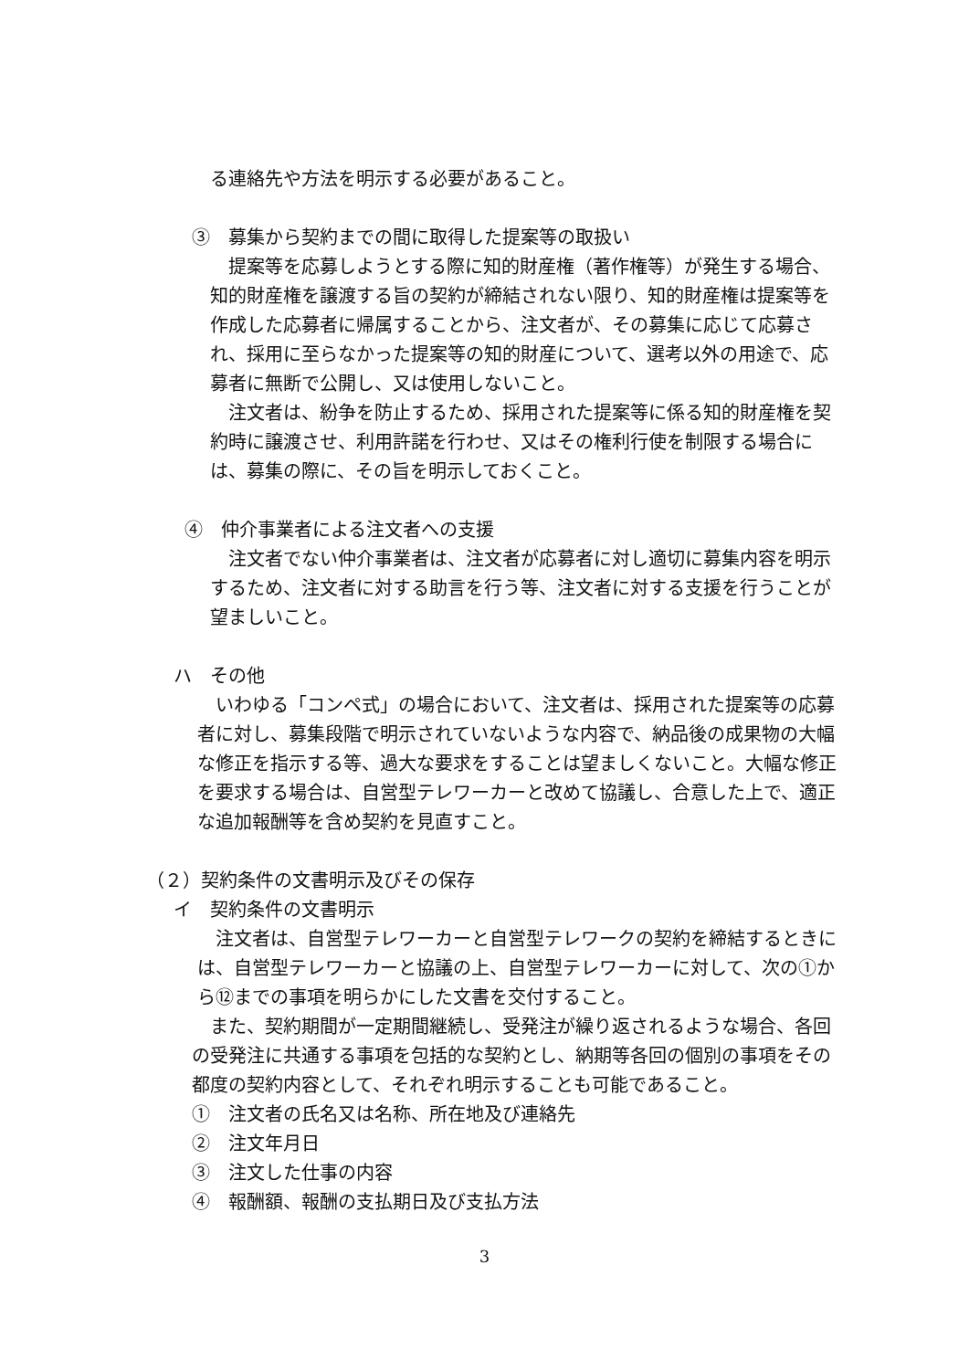る連絡先や方法を明示する必要があること。
③　募集から契約までの間に取得した提案等の取扱い
提案等を応募しようとする際に知的財産権（著作権等）が発生する場合、知的財産権を譲渡する旨の契約が締結されない限り、知的財産権は提案等を作成した応募者に帰属することから、注文者が、その募集に応じて応募され、採用に至らなかった提案等の知的財産について、選考以外の用途で、応募者に無断で公開し、又は使用しないこと。
注文者は、紛争を防止するため、採用された提案等に係る知的財産権を契約時に譲渡させ、利用許諾を行わせ、又はその権利行使を制限する場合には、募集の際に、その旨を明示しておくこと。
④　仲介事業者による注文者への支援
注文者でない仲介事業者は、注文者が応募者に対し適切に募集内容を明示するため、注文者に対する助言を行う等、注文者に対する支援を行うことが望ましいこと。
ハ　その他
いわゆる「コンペ式」の場合において、注文者は、採用された提案等の応募者に対し、募集段階で明示されていないような内容で、納品後の成果物の大幅な修正を指示する等、過大な要求をすることは望ましくないこと。大幅な修正を要求する場合は、自営型テレワーカーと改めて協議し、合意した上で、適正な追加報酬等を含め契約を見直すこと。
（２）契約条件の文書明示及びその保存
イ　契約条件の文書明示
注文者は、自営型テレワーカーと自営型テレワークの契約を締結するときには、自営型テレワーカーと協議の上、自営型テレワーカーに対して、次の①から⑫までの事項を明らかにした文書を交付すること。
また、契約期間が一定期間継続し、受発注が繰り返されるような場合、各回の受発注に共通する事項を包括的な契約とし、納期等各回の個別の事項をその都度の契約内容として、それぞれ明示することも可能であること。
①　注文者の氏名又は名称、所在地及び連絡先
②　注文年月日
③　注文した仕事の内容
④　報酬額、報酬の支払期日及び支払方法
3